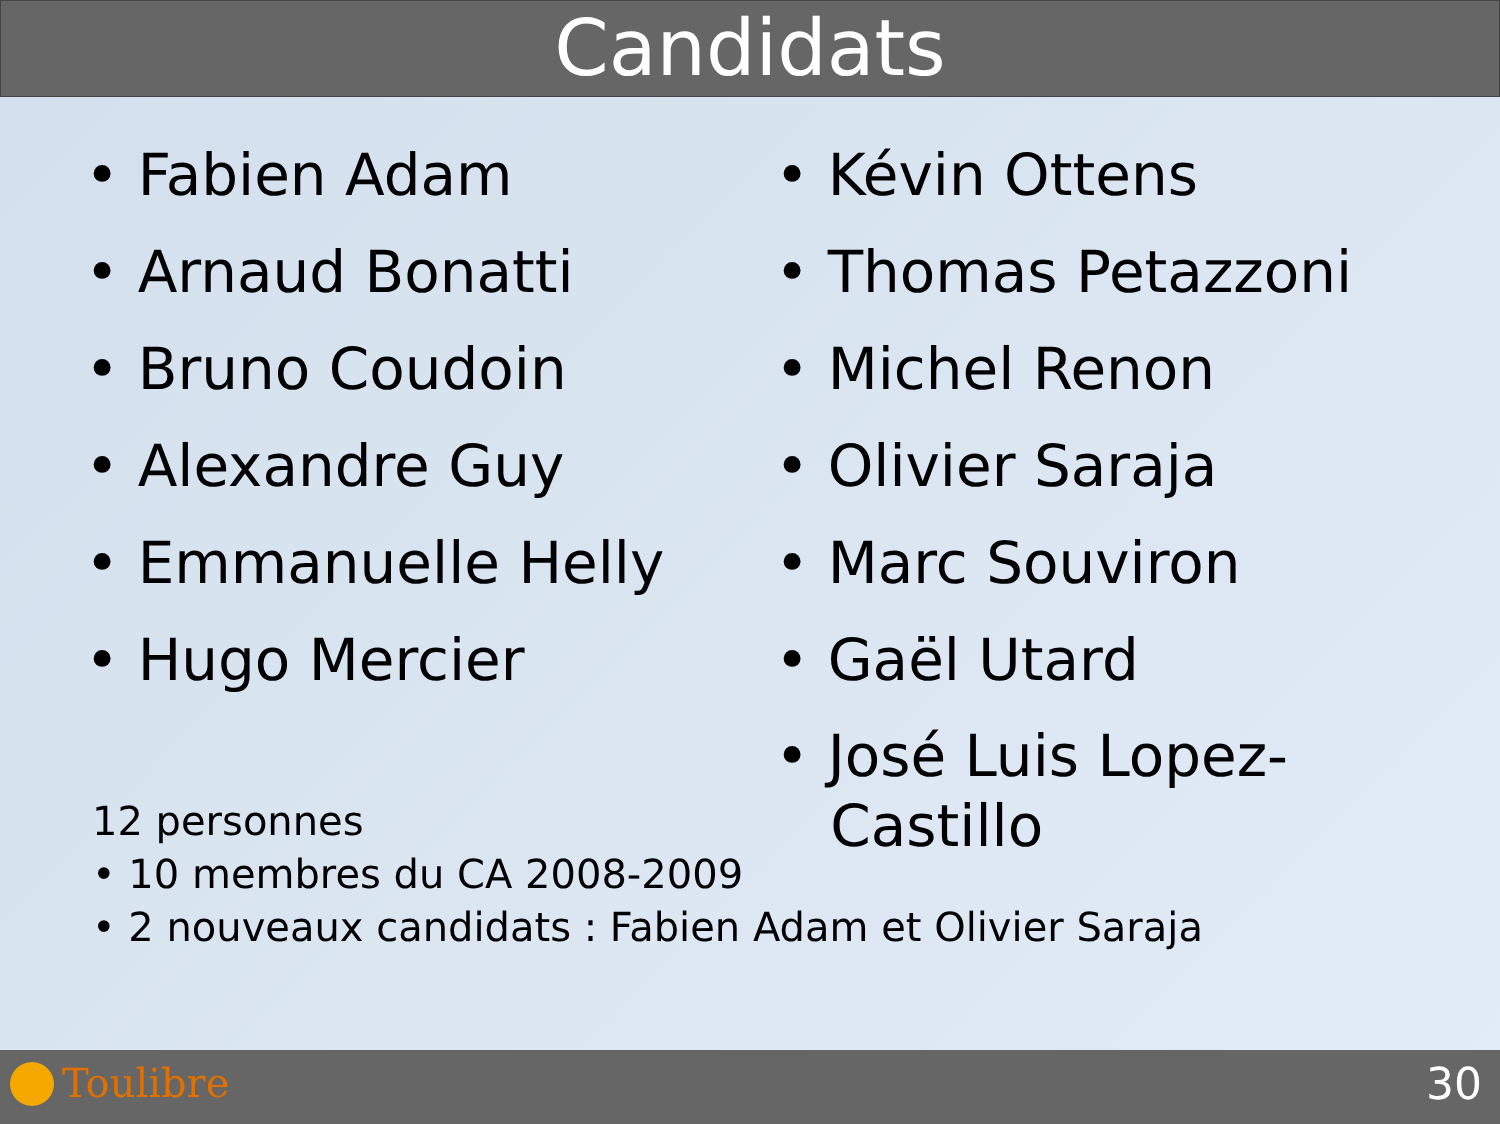Candidats
• Fabien Adam
• Arnaud Bonatti
• Bruno Coudoin
• Alexandre Guy
• Emmanuelle Helly
• Hugo Mercier
• Kévin Ottens
• Thomas Petazzoni
• Michel Renon
• Olivier Saraja
• Marc Souviron
• Gaël Utard
• José Luis Lopez-
Castillo
12 personnes
• 10 membres du CA 2008-2009
• 2 nouveaux candidats : Fabien Adam et Olivier Saraja
Toulibre 30